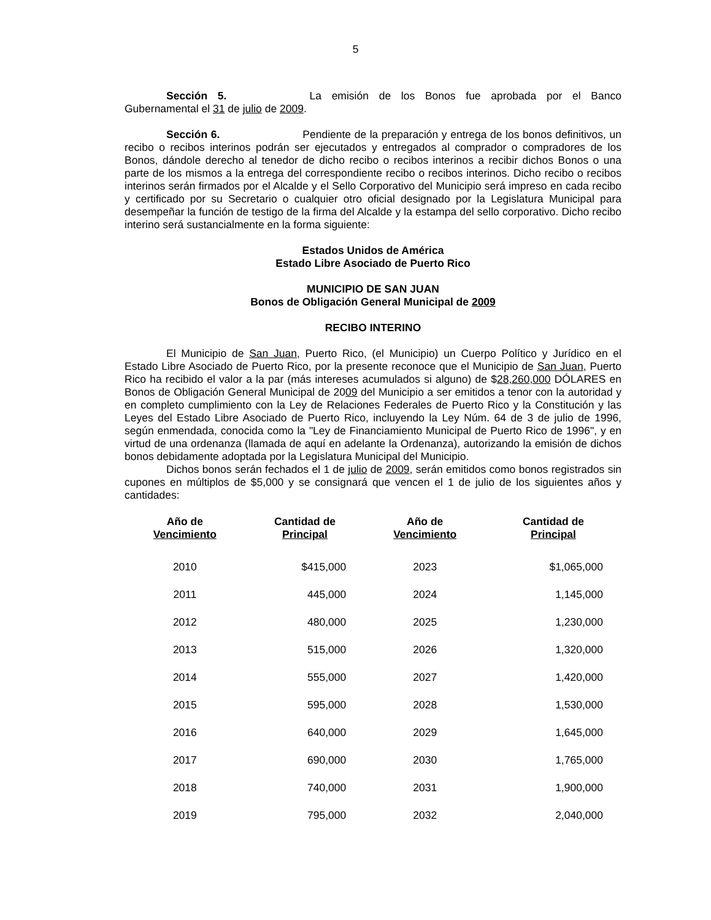5
Sección 5. La emisión de los Bonos fue aprobada por el Banco Gubernamental el 31 de julio de 2009.
Sección 6. Pendiente de la preparación y entrega de los bonos definitivos, un recibo o recibos interinos podrán ser ejecutados y entregados al comprador o compradores de los Bonos, dándole derecho al tenedor de dicho recibo o recibos interinos a recibir dichos Bonos o una parte de los mismos a la entrega del correspondiente recibo o recibos interinos. Dicho recibo o recibos interinos serán firmados por el Alcalde y el Sello Corporativo del Municipio será impreso en cada recibo y certificado por su Secretario o cualquier otro oficial designado por la Legislatura Municipal para desempeñar la función de testigo de la firma del Alcalde y la estampa del sello corporativo. Dicho recibo interino será sustancialmente en la forma siguiente:
Estados Unidos de América
Estado Libre Asociado de Puerto Rico
MUNICIPIO DE SAN JUAN
Bonos de Obligación General Municipal de 2009
RECIBO INTERINO
El Municipio de San Juan, Puerto Rico, (el Municipio) un Cuerpo Político y Jurídico en el Estado Libre Asociado de Puerto Rico, por la presente reconoce que el Municipio de San Juan, Puerto Rico ha recibido el valor a la par (más intereses acumulados si alguno) de $28,260,000 DÓLARES en Bonos de Obligación General Municipal de 2009 del Municipio a ser emitidos a tenor con la autoridad y en completo cumplimiento con la Ley de Relaciones Federales de Puerto Rico y la Constitución y las Leyes del Estado Libre Asociado de Puerto Rico, incluyendo la Ley Núm. 64 de 3 de julio de 1996, según enmendada, conocida como la "Ley de Financiamiento Municipal de Puerto Rico de 1996", y en virtud de una ordenanza (llamada de aquí en adelante la Ordenanza), autorizando la emisión de dichos bonos debidamente adoptada por la Legislatura Municipal del Municipio.
Dichos bonos serán fechados el 1 de julio de 2009, serán emitidos como bonos registrados sin cupones en múltiplos de $5,000 y se consignará que vencen el 1 de julio de los siguientes años y cantidades:
| Año de Vencimiento | Cantidad de Principal | Año de Vencimiento | Cantidad de Principal |
| --- | --- | --- | --- |
| 2010 | $415,000 | 2023 | $1,065,000 |
| 2011 | 445,000 | 2024 | 1,145,000 |
| 2012 | 480,000 | 2025 | 1,230,000 |
| 2013 | 515,000 | 2026 | 1,320,000 |
| 2014 | 555,000 | 2027 | 1,420,000 |
| 2015 | 595,000 | 2028 | 1,530,000 |
| 2016 | 640,000 | 2029 | 1,645,000 |
| 2017 | 690,000 | 2030 | 1,765,000 |
| 2018 | 740,000 | 2031 | 1,900,000 |
| 2019 | 795,000 | 2032 | 2,040,000 |